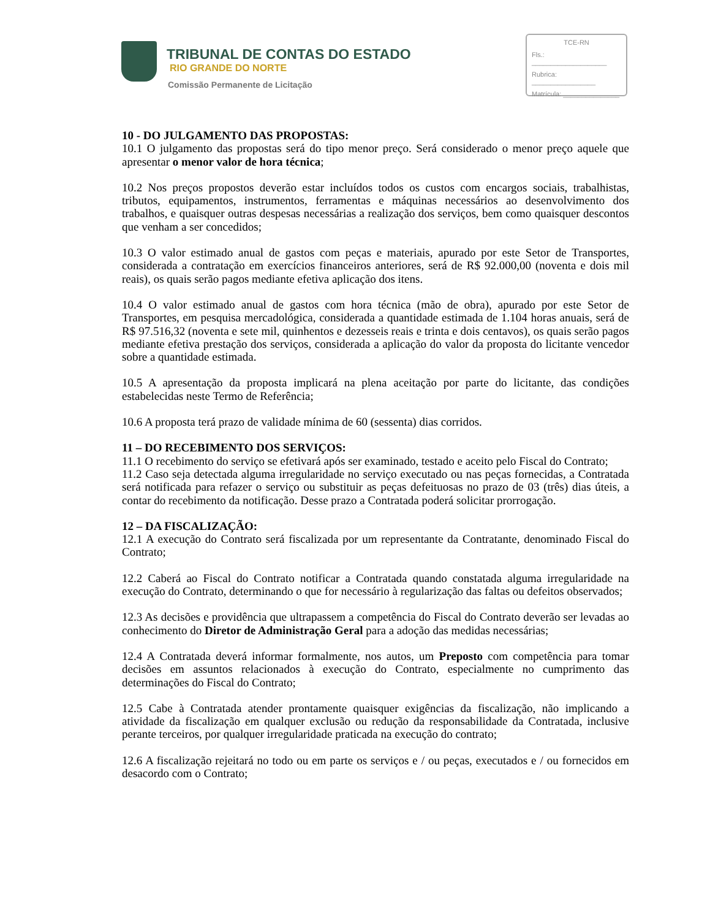TRIBUNAL DE CONTAS DO ESTADO
RIO GRANDE DO NORTE
Comissão Permanente de Licitação
TCE-RN
Fls.: ____________________
Rubrica: _________________
Matrícula: _______________
10 - DO JULGAMENTO DAS PROPOSTAS:
10.1 O julgamento das propostas será do tipo menor preço. Será considerado o menor preço aquele que apresentar o menor valor de hora técnica;
10.2 Nos preços propostos deverão estar incluídos todos os custos com encargos sociais, trabalhistas, tributos, equipamentos, instrumentos, ferramentas e máquinas necessários ao desenvolvimento dos trabalhos, e quaisquer outras despesas necessárias a realização dos serviços, bem como quaisquer descontos que venham a ser concedidos;
10.3 O valor estimado anual de gastos com peças e materiais, apurado por este Setor de Transportes, considerada a contratação em exercícios financeiros anteriores, será de R$ 92.000,00 (noventa e dois mil reais), os quais serão pagos mediante efetiva aplicação dos itens.
10.4 O valor estimado anual de gastos com hora técnica (mão de obra), apurado por este Setor de Transportes, em pesquisa mercadológica, considerada a quantidade estimada de 1.104 horas anuais, será de R$ 97.516,32 (noventa e sete mil, quinhentos e dezesseis reais e trinta e dois centavos), os quais serão pagos mediante efetiva prestação dos serviços, considerada a aplicação do valor da proposta do licitante vencedor sobre a quantidade estimada.
10.5 A apresentação da proposta implicará na plena aceitação por parte do licitante, das condições estabelecidas neste Termo de Referência;
10.6 A proposta terá prazo de validade mínima de 60 (sessenta) dias corridos.
11 – DO RECEBIMENTO DOS SERVIÇOS:
11.1 O recebimento do serviço se efetivará após ser examinado, testado e aceito pelo Fiscal do Contrato;
11.2 Caso seja detectada alguma irregularidade no serviço executado ou nas peças fornecidas, a Contratada será notificada para refazer o serviço ou substituir as peças defeituosas no prazo de 03 (três) dias úteis, a contar do recebimento da notificação. Desse prazo a Contratada poderá solicitar prorrogação.
12 – DA FISCALIZAÇÃO:
12.1 A execução do Contrato será fiscalizada por um representante da Contratante, denominado Fiscal do Contrato;
12.2 Caberá ao Fiscal do Contrato notificar a Contratada quando constatada alguma irregularidade na execução do Contrato, determinando o que for necessário à regularização das faltas ou defeitos observados;
12.3 As decisões e providência que ultrapassem a competência do Fiscal do Contrato deverão ser levadas ao conhecimento do Diretor de Administração Geral para a adoção das medidas necessárias;
12.4 A Contratada deverá informar formalmente, nos autos, um Preposto com competência para tomar decisões em assuntos relacionados à execução do Contrato, especialmente no cumprimento das determinações do Fiscal do Contrato;
12.5 Cabe à Contratada atender prontamente quaisquer exigências da fiscalização, não implicando a atividade da fiscalização em qualquer exclusão ou redução da responsabilidade da Contratada, inclusive perante terceiros, por qualquer irregularidade praticada na execução do contrato;
12.6 A fiscalização rejeitará no todo ou em parte os serviços e / ou peças, executados e / ou fornecidos em desacordo com o Contrato;